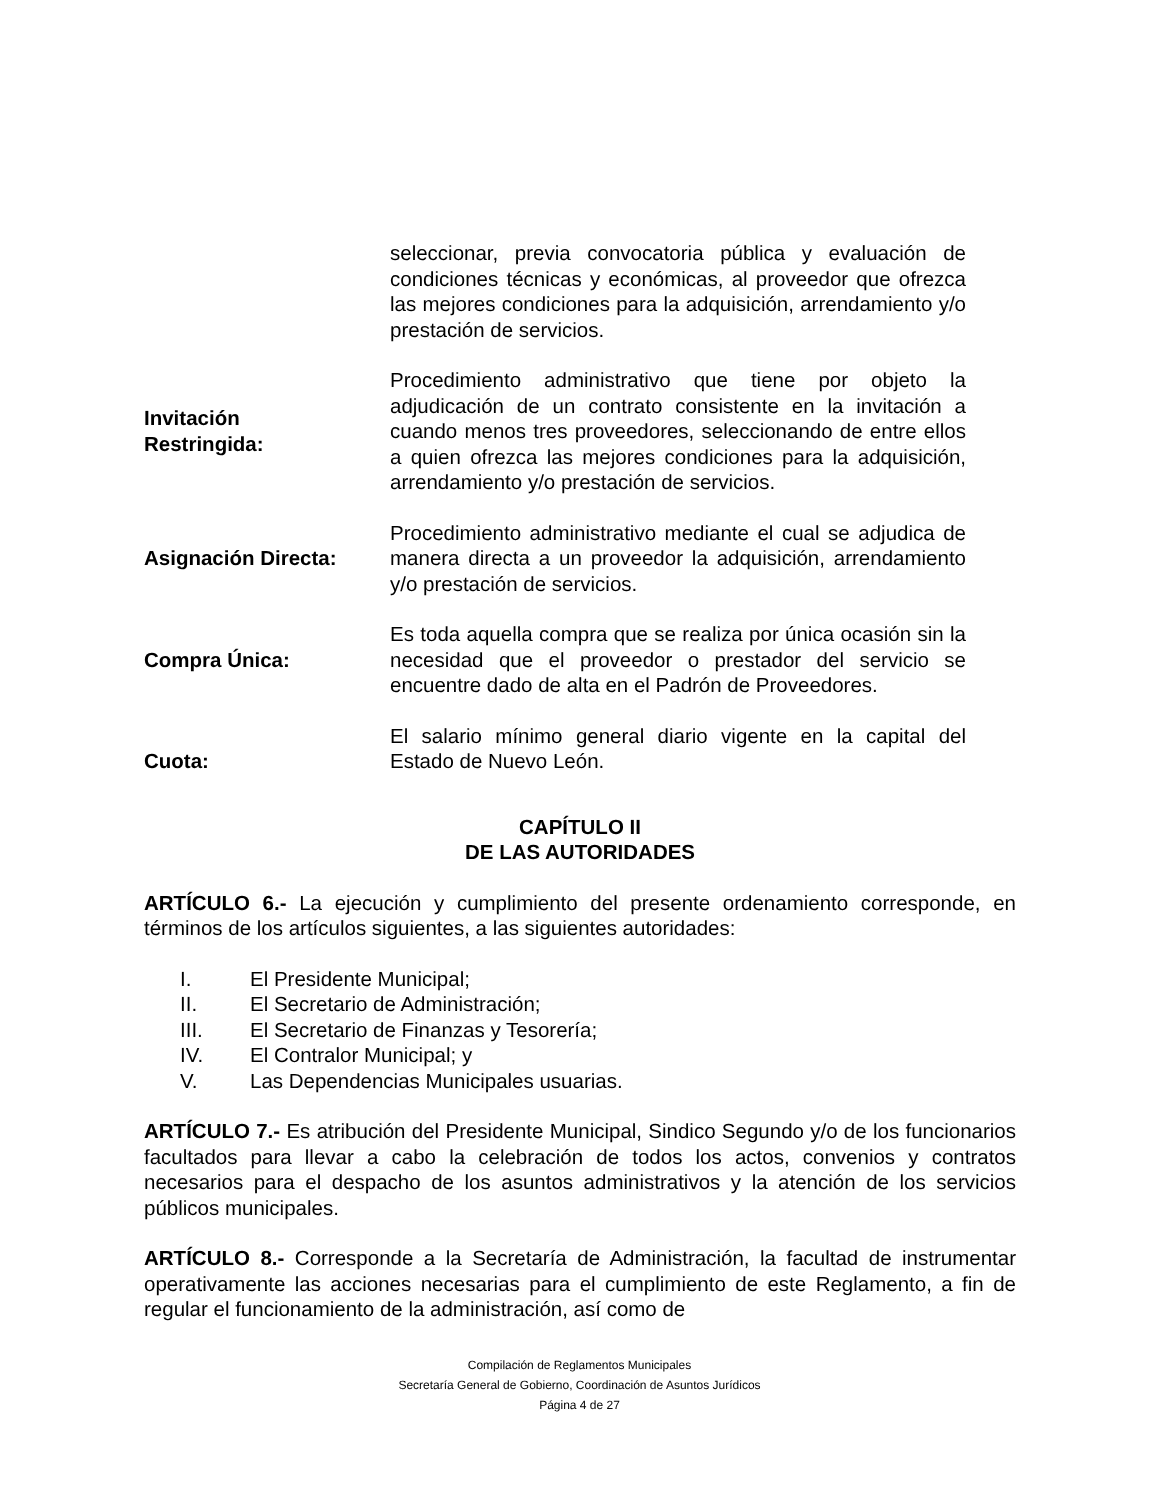seleccionar, previa convocatoria pública y evaluación de condiciones técnicas y económicas, al proveedor que ofrezca las mejores condiciones para la adquisición, arrendamiento y/o prestación de servicios.
Invitación
Restringida:
Procedimiento administrativo que tiene por objeto la adjudicación de un contrato consistente en la invitación a cuando menos tres proveedores, seleccionando de entre ellos a quien ofrezca las mejores condiciones para la adquisición, arrendamiento y/o prestación de servicios.
Asignación Directa: Procedimiento administrativo mediante el cual se adjudica de manera directa a un proveedor la adquisición, arrendamiento y/o prestación de servicios.
Compra Única: Es toda aquella compra que se realiza por única ocasión sin la necesidad que el proveedor o prestador del servicio se encuentre dado de alta en el Padrón de Proveedores.
Cuota: El salario mínimo general diario vigente en la capital del Estado de Nuevo León.
CAPÍTULO II
DE LAS AUTORIDADES
ARTÍCULO 6.- La ejecución y cumplimiento del presente ordenamiento corresponde, en términos de los artículos siguientes, a las siguientes autoridades:
I. El Presidente Municipal;
II. El Secretario de Administración;
III. El Secretario de Finanzas y Tesorería;
IV. El Contralor Municipal; y
V. Las Dependencias Municipales usuarias.
ARTÍCULO 7.- Es atribución del Presidente Municipal, Sindico Segundo y/o de los funcionarios facultados para llevar a cabo la celebración de todos los actos, convenios y contratos necesarios para el despacho de los asuntos administrativos y la atención de los servicios públicos municipales.
ARTÍCULO 8.- Corresponde a la Secretaría de Administración, la facultad de instrumentar operativamente las acciones necesarias para el cumplimiento de este Reglamento, a fin de regular el funcionamiento de la administración, así como de
Compilación de Reglamentos Municipales
Secretaría General de Gobierno, Coordinación de Asuntos Jurídicos
Página 4 de 27